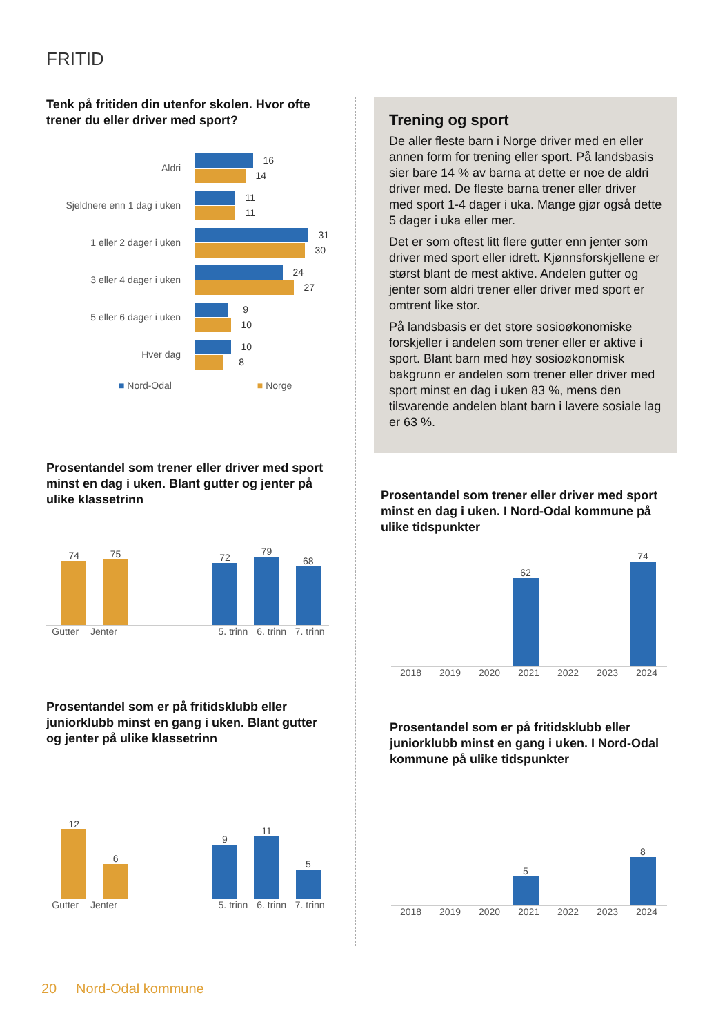FRITID
Tenk på fritiden din utenfor skolen. Hvor ofte trener du eller driver med sport?
Aldri
16
14
Sjeldnere enn 1 dag i uken
11
11
1 eller 2 dager i uken
31
30
3 eller 4 dager i uken
24
27
5 eller 6 dager i uken
9
10
Hver dag
10
8
■ Nord-Odal ■ Norge
Prosentandel som trener eller driver med sport minst en dag i uken. Blant gutter og jenter på ulike klassetrinn
74
75
72
79
68
Gutter Jenter 5. trinn 6. trinn 7. trinn
Prosentandel som er på fritidsklubb eller juniorklubb minst en gang i uken. Blant gutter og jenter på ulike klassetrinn
12
6
9
11
5
Gutter Jenter 5. trinn 6. trinn 7. trinn
Trening og sport
De aller fleste barn i Norge driver med en eller annen form for trening eller sport. På landsbasis sier bare 14 % av barna at dette er noe de aldri driver med. De fleste barna trener eller driver med sport 1-4 dager i uka. Mange gjør også dette 5 dager i uka eller mer.
Det er som oftest litt flere gutter enn jenter som driver med sport eller idrett. Kjønnsforskjellene er størst blant de mest aktive. Andelen gutter og jenter som aldri trener eller driver med sport er omtrent like stor.
På landsbasis er det store sosioøkonomiske forskjeller i andelen som trener eller er aktive i sport. Blant barn med høy sosioøkonomisk bakgrunn er andelen som trener eller driver med sport minst en dag i uken 83 %, mens den tilsvarende andelen blant barn i lavere sosiale lag er 63 %.
Prosentandel som trener eller driver med sport minst en dag i uken. I Nord-Odal kommune på ulike tidspunkter
62
74
2018 2019 2020 2021 2022 2023 2024
Prosentandel som er på fritidsklubb eller juniorklubb minst en gang i uken. I Nord-Odal kommune på ulike tidspunkter
5
8
2018 2019 2020 2021 2022 2023 2024
20 Nord-Odal kommune